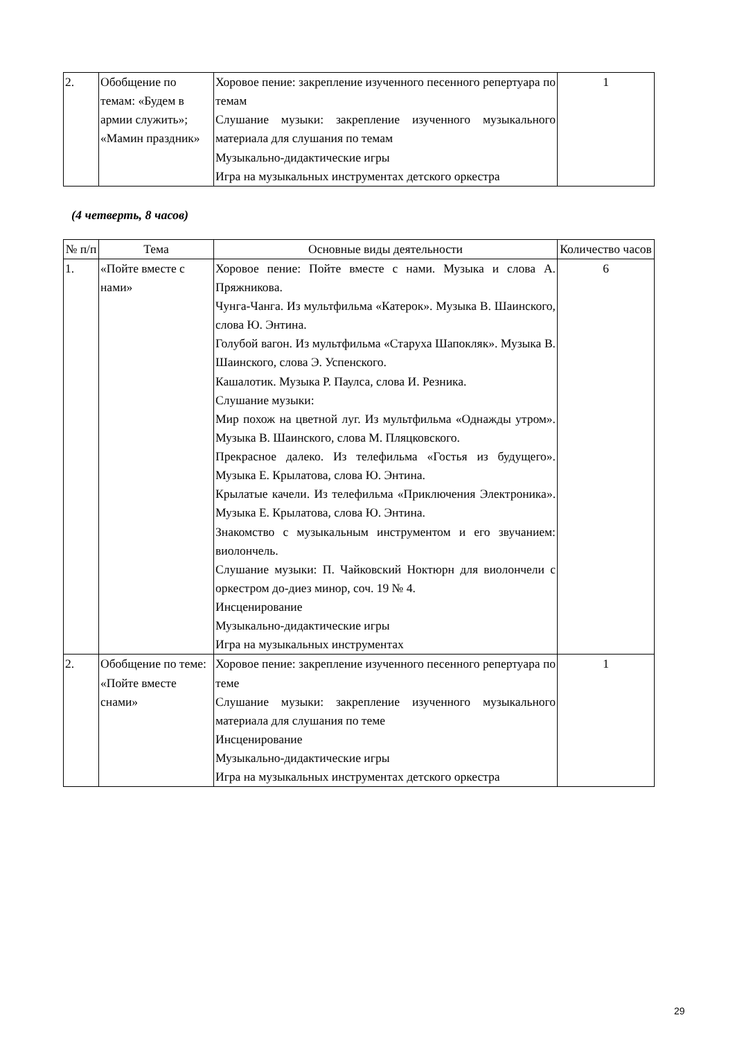| 2. | Обобщение по темам: «Будем в армии служить»; «Мамин праздник» | Хоровое пение: закрепление изученного песенного репертуара по темам Слушание музыки: закрепление изученного музыкального материала для слушания по темам Музыкально-дидактические игры Игра на музыкальных инструментах детского оркестра | 1 |
(4 четверть, 8 часов)
| № п/п | Тема | Основные виды деятельности | Количество часов |
| --- | --- | --- | --- |
| 1. | «Пойте вместе с нами» | Хоровое пение: Пойте вместе с нами. Музыка и слова А. Пряжникова. Чунга-Чанга. Из мультфильма «Катерок». Музыка В. Шаинского, слова Ю. Энтина. Голубой вагон. Из мультфильма «Старуха Шапокляк». Музыка В. Шаинского, слова Э. Успенского. Кашалотик. Музыка Р. Паулса, слова И. Резника. Слушание музыки: Мир похож на цветной луг. Из мультфильма «Однажды утром». Музыка В. Шаинского, слова М. Пляцковского. Прекрасное далеко. Из телефильма «Гостья из будущего». Музыка Е. Крылатова, слова Ю. Энтина. Крылатые качели. Из телефильма «Приключения Электроника». Музыка Е. Крылатова, слова Ю. Энтина. Знакомство с музыкальным инструментом и его звучанием: виолончель. Слушание музыки: П. Чайковский Ноктюрн для виолончели с оркестром до-диез минор, соч. 19 № 4. Инсценирование Музыкально-дидактические игры Игра на музыкальных инструментах | 6 |
| 2. | Обобщение по теме: «Пойте вместе снами» | Хоровое пение: закрепление изученного песенного репертуара по теме Слушание музыки: закрепление изученного музыкального материала для слушания по теме Инсценирование Музыкально-дидактические игры Игра на музыкальных инструментах детского оркестра | 1 |
29